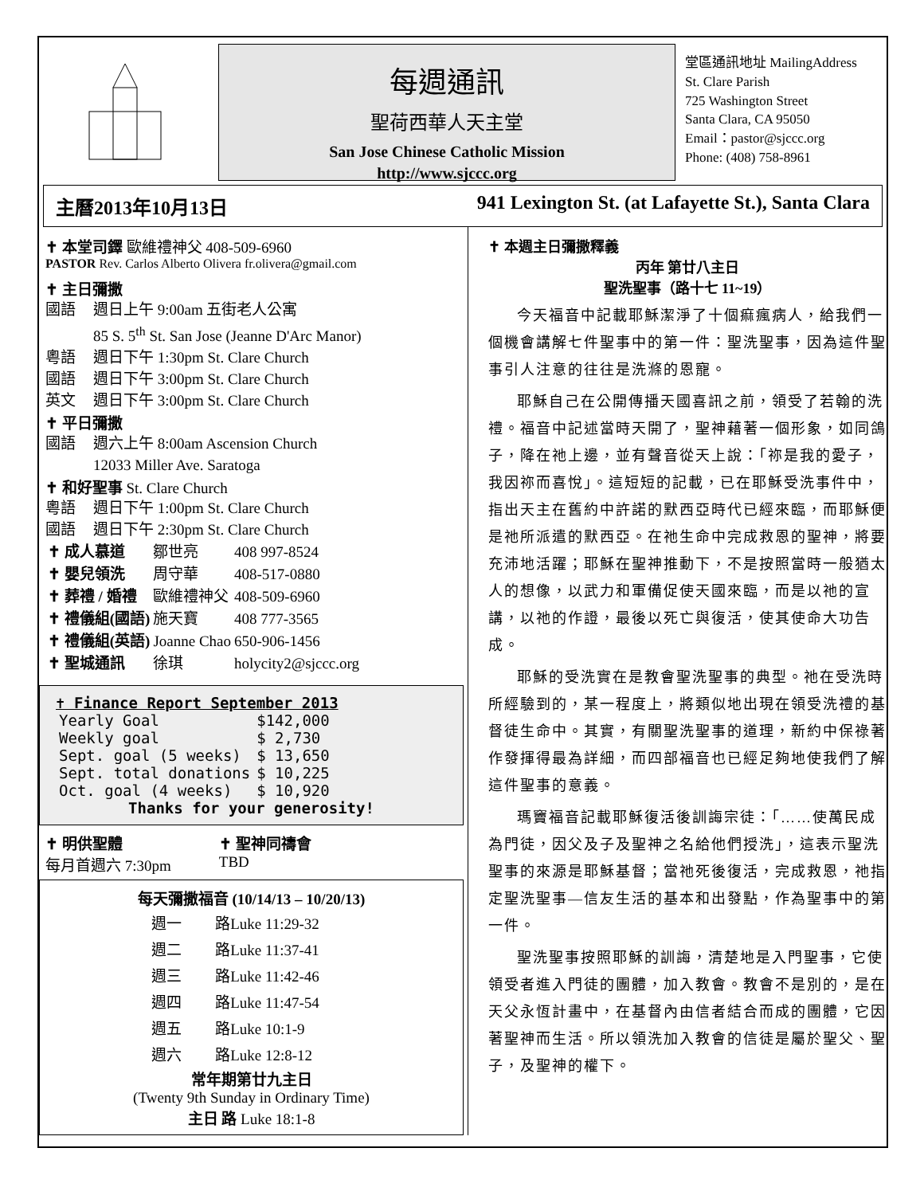每週通訊
聖荷西華人天主堂
San Jose Chinese Catholic Mission
http://www.sjccc.org
堂區通訊地址 MailingAddress
St. Clare Parish
725 Washington Street
Santa Clara, CA 95050
Email：pastor@sjccc.org
Phone: (408) 758-8961
主曆2013年10月13日 941 Lexington St. (at Lafayette St.), Santa Clara
✝ 本堂司鐸 歐維禮神父 408-509-6960
PASTOR Rev. Carlos Alberto Olivera fr.olivera@gmail.com
✝ 主日彌撒
國語 週日上午 9:00am 五街老人公寓
85 S. 5<sup>th</sup> St. San Jose (Jeanne D'Arc Manor)
粵語 週日下午 1:30pm St. Clare Church
國語 週日下午 3:00pm St. Clare Church
英文 週日下午 3:00pm St. Clare Church
✝ 平日彌撒
國語 週六上午 8:00am Ascension Church
12033 Miller Ave. Saratoga
✝ 和好聖事 St. Clare Church
粵語 週日下午 1:00pm St. Clare Church
國語 週日下午 2:30pm St. Clare Church
| ✝ 成人慕道 | 鄒世亮 | 408 997-8524 |
| ✝ 嬰兒領洗 | 周守華 | 408-517-0880 |
| ✝ 葬禮 / 婚禮 | 歐維禮神父 | 408-509-6960 |
| ✝ 禮儀組(國語) | 施天寶 | 408 777-3565 |
| ✝ 禮儀組(英語) | Joanne Chao | 650-906-1456 |
| ✝ 聖城通訊 | 徐琪 | holycity2@sjccc.org |
✝ Finance Report September 2013
| Yearly Goal | $142,000 |
| Weekly goal | $ 2,730 |
| Sept. goal (5 weeks) | $ 13,650 |
| Sept. total donations | $ 10,225 |
| Oct. goal (4 weeks) | $ 10,920 |
Thanks for your generosity!
✝ 明供聖體
每月首週六 7:30pm
✝ 聖神同禱會
TBD
每天彌撒福音 (10/14/13 – 10/20/13)
| 週一 | 路Luke 11:29-32 |
| 週二 | 路Luke 11:37-41 |
| 週三 | 路Luke 11:42-46 |
| 週四 | 路Luke 11:47-54 |
| 週五 | 路Luke 10:1-9 |
| 週六 | 路Luke 12:8-12 |
常年期第廿九主日
(Twenty 9th Sunday in Ordinary Time)
主日 路 Luke 18:1-8
✝ 本週主日彌撒釋義
丙年 第廿八主日
聖洗聖事（路十七 11~19）
今天福音中記載耶穌潔淨了十個痲瘋病人，給我們一個機會講解七件聖事中的第一件：聖洗聖事，因為這件聖事引人注意的往往是洗滌的恩寵。
耶穌自己在公開傳播天國喜訊之前，領受了若翰的洗禮。福音中記述當時天開了，聖神藉著一個形象，如同鴿子，降在祂上邊，並有聲音從天上說：「祢是我的愛子，我因祢而喜悅」。這短短的記載，已在耶穌受洗事件中，指出天主在舊約中許諾的默西亞時代已經來臨，而耶穌便是祂所派遣的默西亞。在祂生命中完成救恩的聖神，將要充沛地活躍；耶穌在聖神推動下，不是按照當時一般猶太人的想像，以武力和軍備促使天國來臨，而是以祂的宣講，以祂的作證，最後以死亡與復活，使其使命大功告成。
耶穌的受洗實在是教會聖洗聖事的典型。祂在受洗時所經驗到的，某一程度上，將類似地出現在領受洗禮的基督徒生命中。其實，有關聖洗聖事的道理，新約中保祿著作發揮得最為詳細，而四部福音也已經足夠地使我們了解這件聖事的意義。
瑪竇福音記載耶穌復活後訓誨宗徒：「……使萬民成為門徒，因父及子及聖神之名給他們授洗」，這表示聖洗聖事的來源是耶穌基督；當祂死後復活，完成救恩，祂指定聖洗聖事—信友生活的基本和出發點，作為聖事中的第一件。
聖洗聖事按照耶穌的訓誨，清楚地是入門聖事，它使領受者進入門徒的團體，加入教會。教會不是別的，是在天父永恆計畫中，在基督內由信者結合而成的團體，它因著聖神而生活。所以領洗加入教會的信徒是屬於聖父、聖子，及聖神的權下。